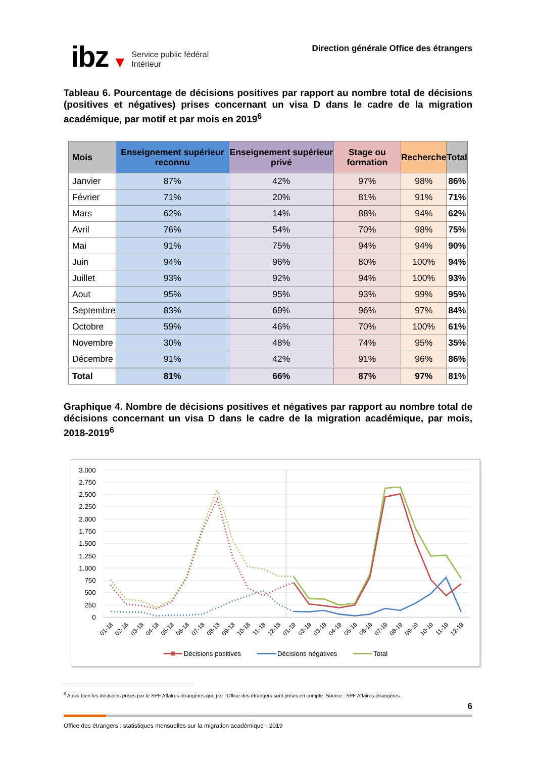ibz ▼ Service public fédéral
Intérieur
Direction générale Office des étrangers
Tableau 6. Pourcentage de décisions positives par rapport au nombre total de décisions (positives et négatives) prises concernant un visa D dans le cadre de la migration académique, par motif et par mois en 2019<sup>6</sup>
| Mois | Enseignement supérieur reconnu | Enseignement supérieur privé | Stage ou formation | Recherche | Total |
| --- | --- | --- | --- | --- | --- |
| Janvier | 87% | 42% | 97% | 98% | 86% |
| Février | 71% | 20% | 81% | 91% | 71% |
| Mars | 62% | 14% | 88% | 94% | 62% |
| Avril | 76% | 54% | 70% | 98% | 75% |
| Mai | 91% | 75% | 94% | 94% | 90% |
| Juin | 94% | 96% | 80% | 100% | 94% |
| Juillet | 93% | 92% | 94% | 100% | 93% |
| Aout | 95% | 95% | 93% | 99% | 95% |
| Septembre | 83% | 69% | 96% | 97% | 84% |
| Octobre | 59% | 46% | 70% | 100% | 61% |
| Novembre | 30% | 48% | 74% | 95% | 35% |
| Décembre | 91% | 42% | 91% | 96% | 86% |
| Total | 81% | 66% | 87% | 97% | 81% |
Graphique 4. Nombre de décisions positives et négatives par rapport au nombre total de décisions concernant un visa D dans le cadre de la migration académique, par mois, 2018-2019<sup>6</sup>
3.000
2.750
2.500
2.250
2.000
1.750
1.500
1.250
1.000
750
500
250
0
01-18
02-18
03-18
04-18
05-18
06-18
07-18
08-18
09-18
10-18
11-18
12-18
01-19
02-19
03-19
04-19
05-19
06-19
07-19
08-19
09-19
10-19
11-19
12-19
Décisions positives
Décisions négatives
Total
<sup>6</sup> Aussi bien les décisions prises par le SPF Affaires étrangères que par l’Office des étrangers sont prises en compte. Source : SPF Affaires étrangères.
6
Office des étrangers : statistiques mensuelles sur la migration académique - 2019